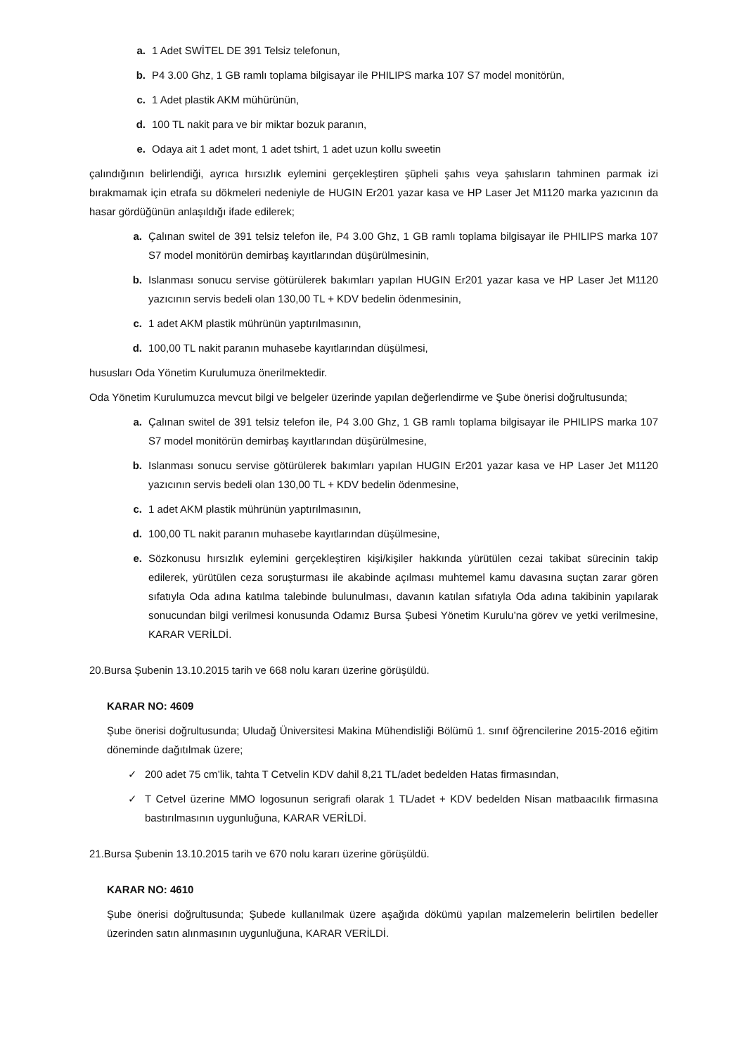a. 1 Adet SWİTEL DE 391 Telsiz telefonun,
b. P4 3.00 Ghz, 1 GB ramlı toplama bilgisayar ile PHILIPS marka 107 S7 model monitörün,
c. 1 Adet plastik AKM mühürünün,
d. 100 TL nakit para ve bir miktar bozuk paranın,
e. Odaya ait 1 adet mont, 1 adet tshirt, 1 adet uzun kollu sweetin
çalındığının belirlendiği, ayrıca hırsızlık eylemini gerçekleştiren şüpheli şahıs veya şahısların tahminen parmak izi bırakmamak için etrafa su dökmeleri nedeniyle de HUGIN Er201 yazar kasa ve HP Laser Jet M1120 marka yazıcının da hasar gördüğünün anlaşıldığı ifade edilerek;
a. Çalınan switel de 391 telsiz telefon ile, P4 3.00 Ghz, 1 GB ramlı toplama bilgisayar ile PHILIPS marka 107 S7 model monitörün demirbaş kayıtlarından düşürülmesinin,
b. Islanması sonucu servise götürülerek bakımları yapılan HUGIN Er201 yazar kasa ve HP Laser Jet M1120 yazıcının servis bedeli olan 130,00 TL + KDV bedelin ödenmesinin,
c. 1 adet AKM plastik mührünün yaptırılmasının,
d. 100,00 TL nakit paranın muhasebe kayıtlarından düşülmesi,
hususları Oda Yönetim Kurulumuza önerilmektedir.
Oda Yönetim Kurulumuzca mevcut bilgi ve belgeler üzerinde yapılan değerlendirme ve Şube önerisi doğrultusunda;
a. Çalınan switel de 391 telsiz telefon ile, P4 3.00 Ghz, 1 GB ramlı toplama bilgisayar ile PHILIPS marka 107 S7 model monitörün demirbaş kayıtlarından düşürülmesine,
b. Islanması sonucu servise götürülerek bakımları yapılan HUGIN Er201 yazar kasa ve HP Laser Jet M1120 yazıcının servis bedeli olan 130,00 TL + KDV bedelin ödenmesine,
c. 1 adet AKM plastik mührünün yaptırılmasının,
d. 100,00 TL nakit paranın muhasebe kayıtlarından düşülmesine,
e. Sözkonusu hırsızlık eylemini gerçekleştiren kişi/kişiler hakkında yürütülen cezai takibat sürecinin takip edilerek, yürütülen ceza soruşturması ile akabinde açılması muhtemel kamu davasına suçtan zarar gören sıfatıyla Oda adına katılma talebinde bulunulması, davanın katılan sıfatıyla Oda adına takibinin yapılarak sonucundan bilgi verilmesi konusunda Odamız Bursa Şubesi Yönetim Kurulu’na görev ve yetki verilmesine, KARAR VERİLDİ.
20.Bursa Şubenin 13.10.2015 tarih ve 668 nolu kararı üzerine görüşüldü.
KARAR NO: 4609
Şube önerisi doğrultusunda; Uludağ Üniversitesi Makina Mühendisliği Bölümü 1. sınıf öğrencilerine 2015-2016 eğitim döneminde dağıtılmak üzere;
✓ 200 adet 75 cm’lik, tahta T Cetvelin KDV dahil 8,21 TL/adet bedelden Hatas firmasından,
✓ T Cetvel üzerine MMO logosunun serigrafi olarak 1 TL/adet + KDV bedelden Nisan matbaacılık firmasına bastırılmasının uygunluğuna, KARAR VERİLDİ.
21.Bursa Şubenin 13.10.2015 tarih ve 670 nolu kararı üzerine görüşüldü.
KARAR NO: 4610
Şube önerisi doğrultusunda; Şubede kullanılmak üzere aşağıda dökümü yapılan malzemelerin belirtilen bedeller üzerinden satın alınmasının uygunluğuna, KARAR VERİLDİ.